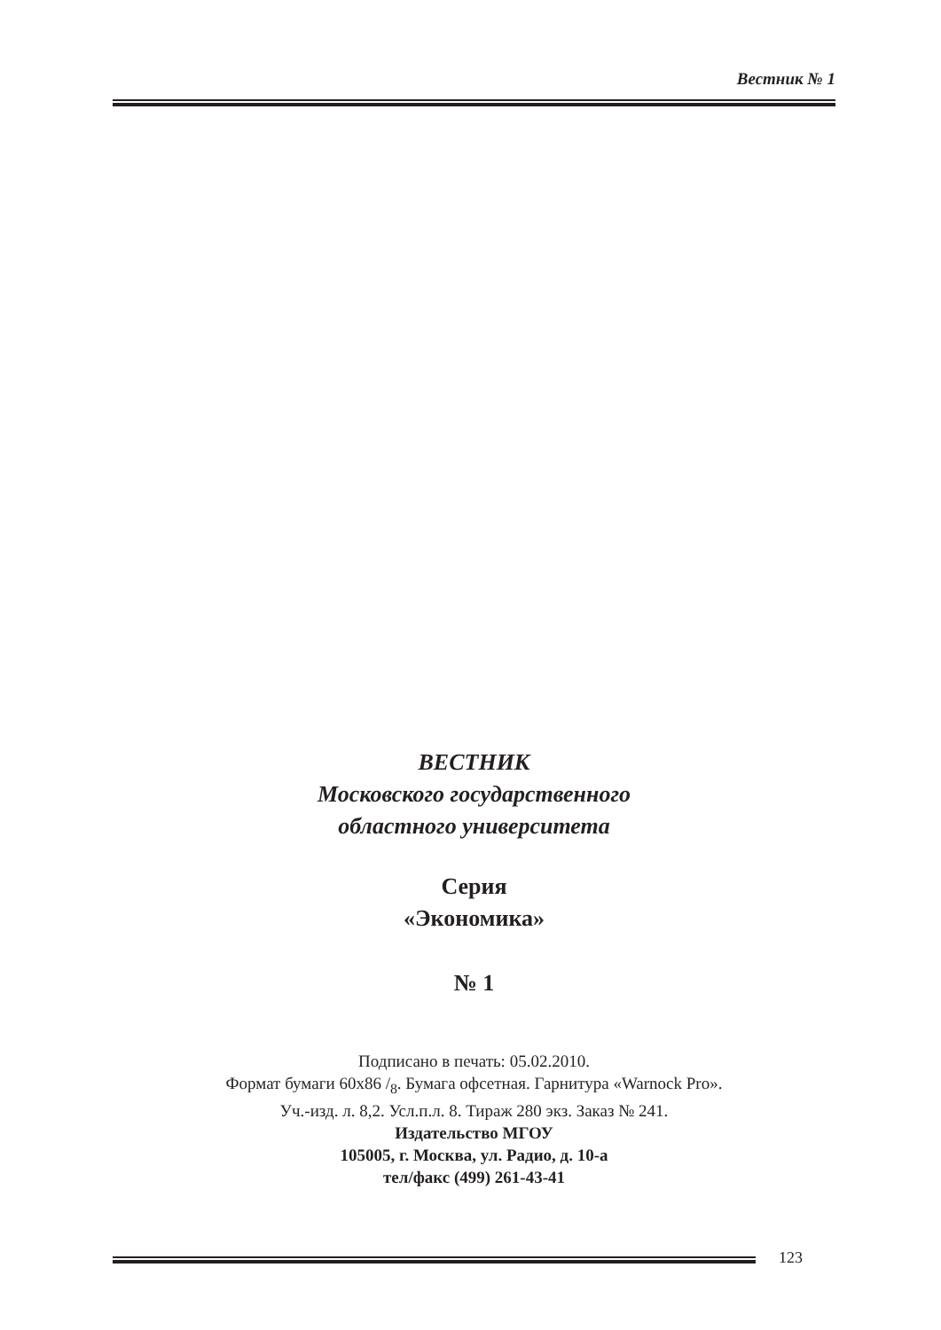Вестник № 1
ВЕСТНИК
Московского государственного
областного университета
Серия
«Экономика»
№ 1
Подписано в печать: 05.02.2010.
Формат бумаги 60x86 /<sub>8</sub>. Бумага офсетная. Гарнитура «Warnock Pro».
Уч.-изд. л. 8,2. Усл.п.л. 8. Тираж 280 экз. Заказ № 241.
Издательство МГОУ
105005, г. Москва, ул. Радио, д. 10-а
тел/факс (499) 261-43-41
123